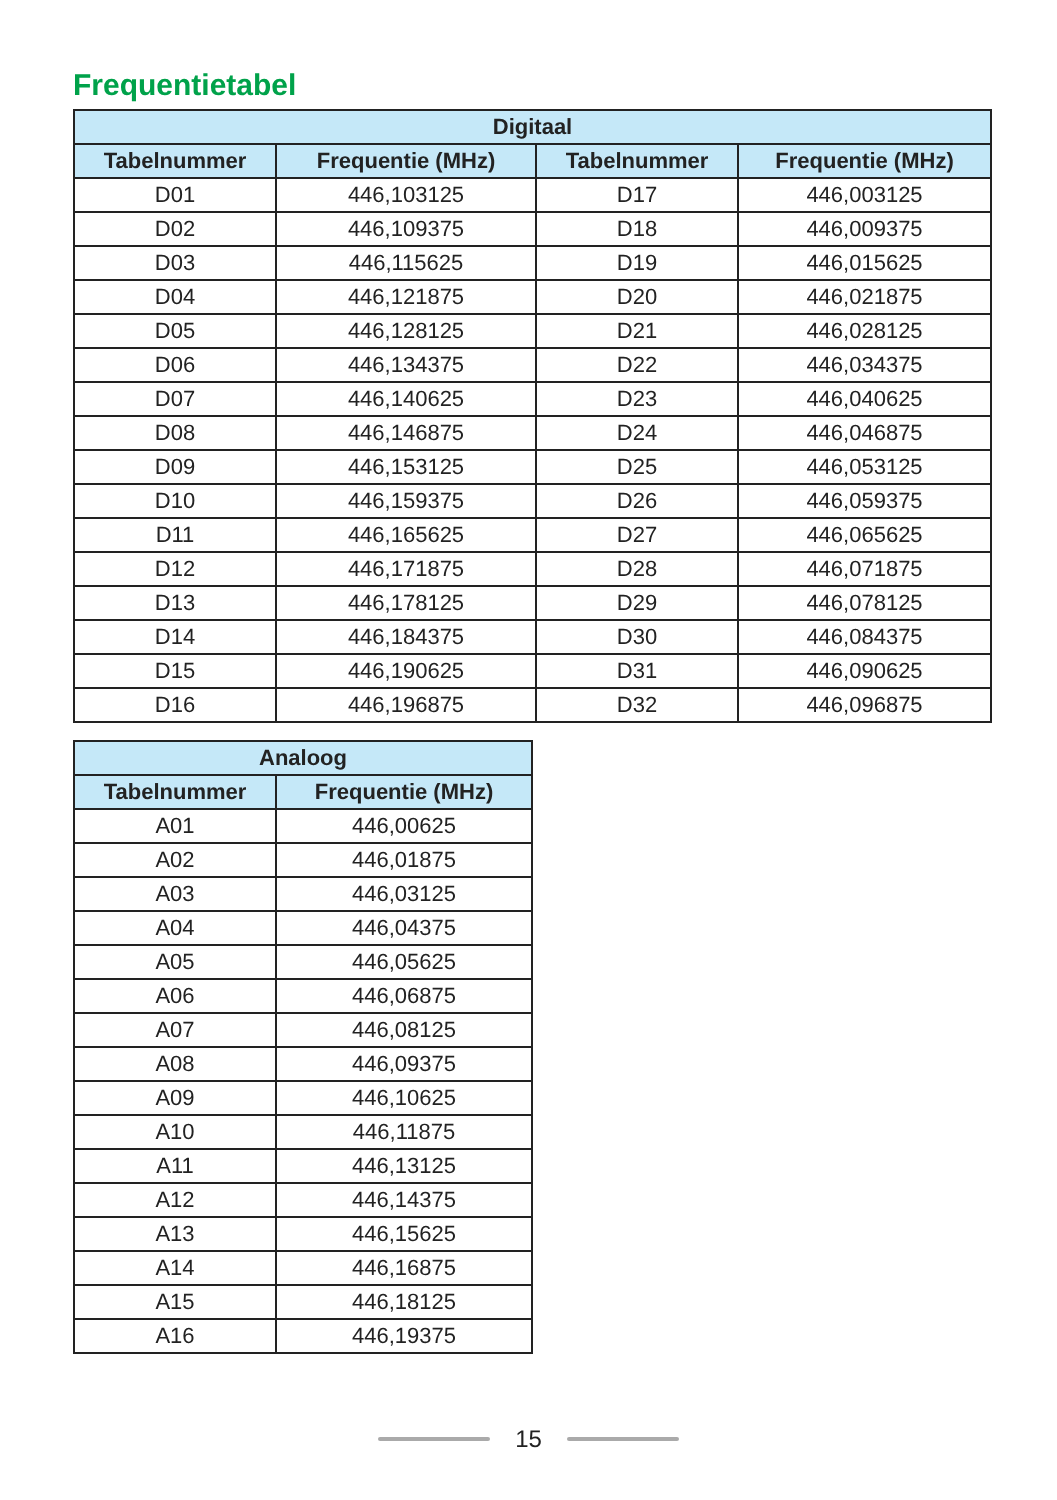Frequentietabel
| Digitaal | | | |
| --- | --- | --- | --- |
| Tabelnummer | Frequentie (MHz) | Tabelnummer | Frequentie (MHz) |
| D01 | 446,103125 | D17 | 446,003125 |
| D02 | 446,109375 | D18 | 446,009375 |
| D03 | 446,115625 | D19 | 446,015625 |
| D04 | 446,121875 | D20 | 446,021875 |
| D05 | 446,128125 | D21 | 446,028125 |
| D06 | 446,134375 | D22 | 446,034375 |
| D07 | 446,140625 | D23 | 446,040625 |
| D08 | 446,146875 | D24 | 446,046875 |
| D09 | 446,153125 | D25 | 446,053125 |
| D10 | 446,159375 | D26 | 446,059375 |
| D11 | 446,165625 | D27 | 446,065625 |
| D12 | 446,171875 | D28 | 446,071875 |
| D13 | 446,178125 | D29 | 446,078125 |
| D14 | 446,184375 | D30 | 446,084375 |
| D15 | 446,190625 | D31 | 446,090625 |
| D16 | 446,196875 | D32 | 446,096875 |
| Analoog | |
| --- | --- |
| Tabelnummer | Frequentie (MHz) |
| A01 | 446,00625 |
| A02 | 446,01875 |
| A03 | 446,03125 |
| A04 | 446,04375 |
| A05 | 446,05625 |
| A06 | 446,06875 |
| A07 | 446,08125 |
| A08 | 446,09375 |
| A09 | 446,10625 |
| A10 | 446,11875 |
| A11 | 446,13125 |
| A12 | 446,14375 |
| A13 | 446,15625 |
| A14 | 446,16875 |
| A15 | 446,18125 |
| A16 | 446,19375 |
15